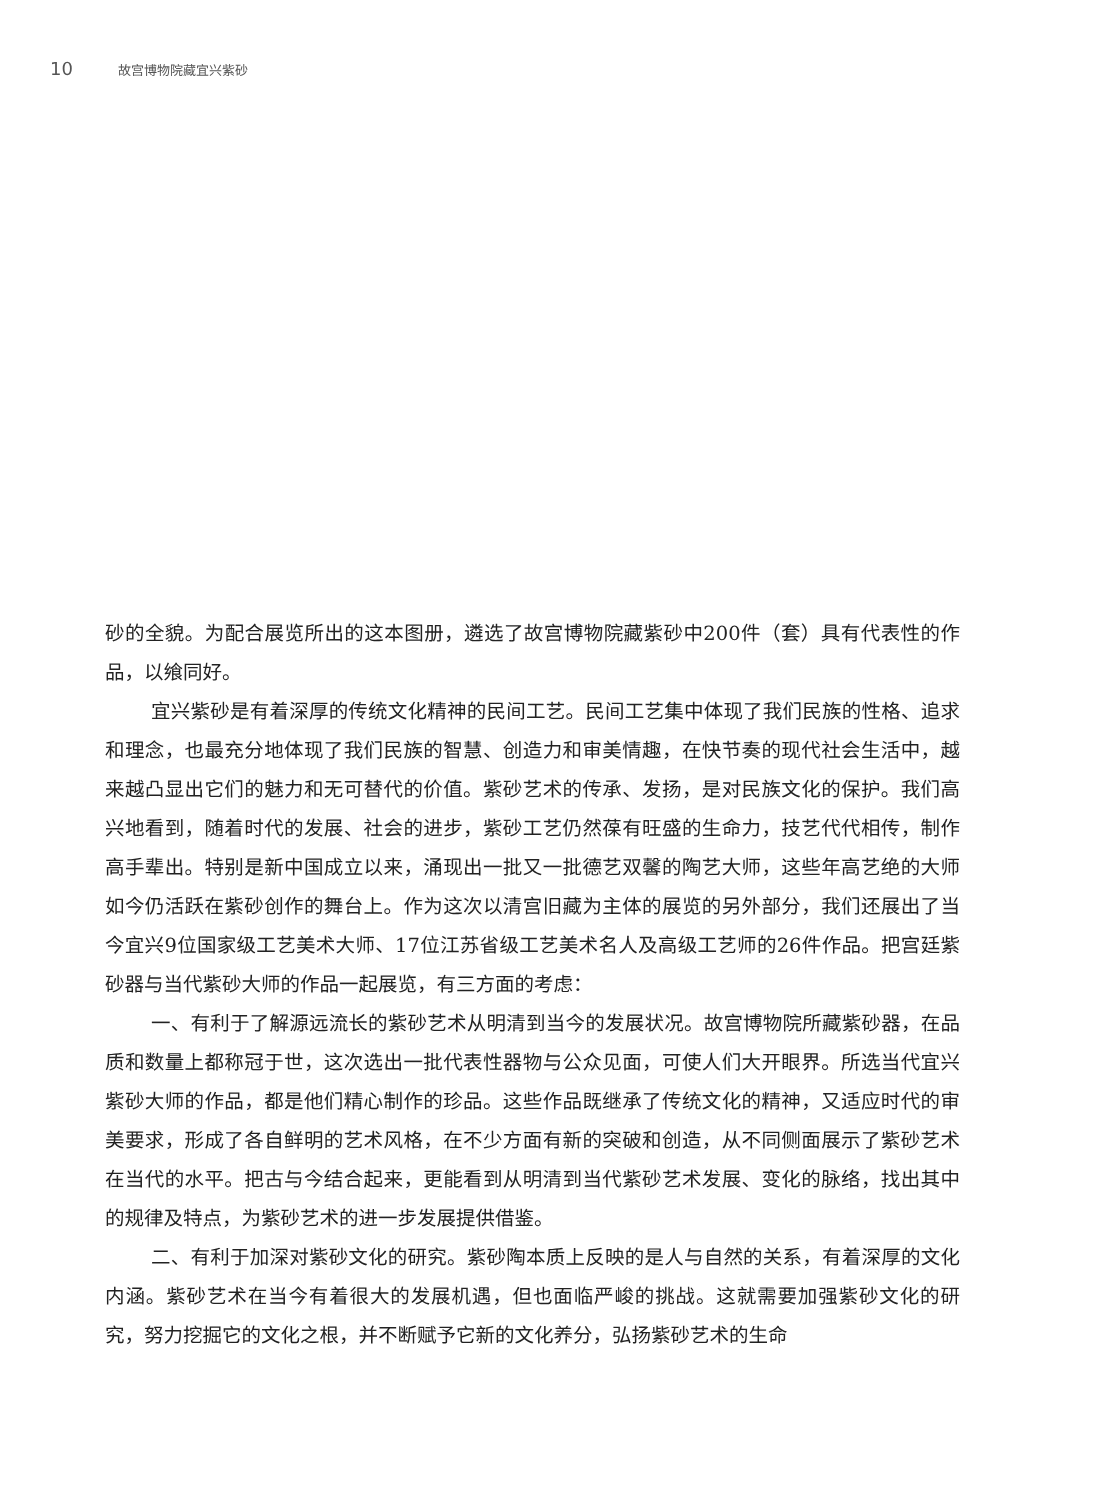10 故宫博物院藏宜兴紫砂
砂的全貌。为配合展览所出的这本图册，遴选了故宫博物院藏紫砂中200件（套）具有代表性的作品，以飨同好。
宜兴紫砂是有着深厚的传统文化精神的民间工艺。民间工艺集中体现了我们民族的性格、追求和理念，也最充分地体现了我们民族的智慧、创造力和审美情趣，在快节奏的现代社会生活中，越来越凸显出它们的魅力和无可替代的价值。紫砂艺术的传承、发扬，是对民族文化的保护。我们高兴地看到，随着时代的发展、社会的进步，紫砂工艺仍然葆有旺盛的生命力，技艺代代相传，制作高手辈出。特别是新中国成立以来，涌现出一批又一批德艺双馨的陶艺大师，这些年高艺绝的大师如今仍活跃在紫砂创作的舞台上。作为这次以清宫旧藏为主体的展览的另外部分，我们还展出了当今宜兴9位国家级工艺美术大师、17位江苏省级工艺美术名人及高级工艺师的26件作品。把宫廷紫砂器与当代紫砂大师的作品一起展览，有三方面的考虑：
一、有利于了解源远流长的紫砂艺术从明清到当今的发展状况。故宫博物院所藏紫砂器，在品质和数量上都称冠于世，这次选出一批代表性器物与公众见面，可使人们大开眼界。所选当代宜兴紫砂大师的作品，都是他们精心制作的珍品。这些作品既继承了传统文化的精神，又适应时代的审美要求，形成了各自鲜明的艺术风格，在不少方面有新的突破和创造，从不同侧面展示了紫砂艺术在当代的水平。把古与今结合起来，更能看到从明清到当代紫砂艺术发展、变化的脉络，找出其中的规律及特点，为紫砂艺术的进一步发展提供借鉴。
二、有利于加深对紫砂文化的研究。紫砂陶本质上反映的是人与自然的关系，有着深厚的文化内涵。紫砂艺术在当今有着很大的发展机遇，但也面临严峻的挑战。这就需要加强紫砂文化的研究，努力挖掘它的文化之根，并不断赋予它新的文化养分，弘扬紫砂艺术的生命